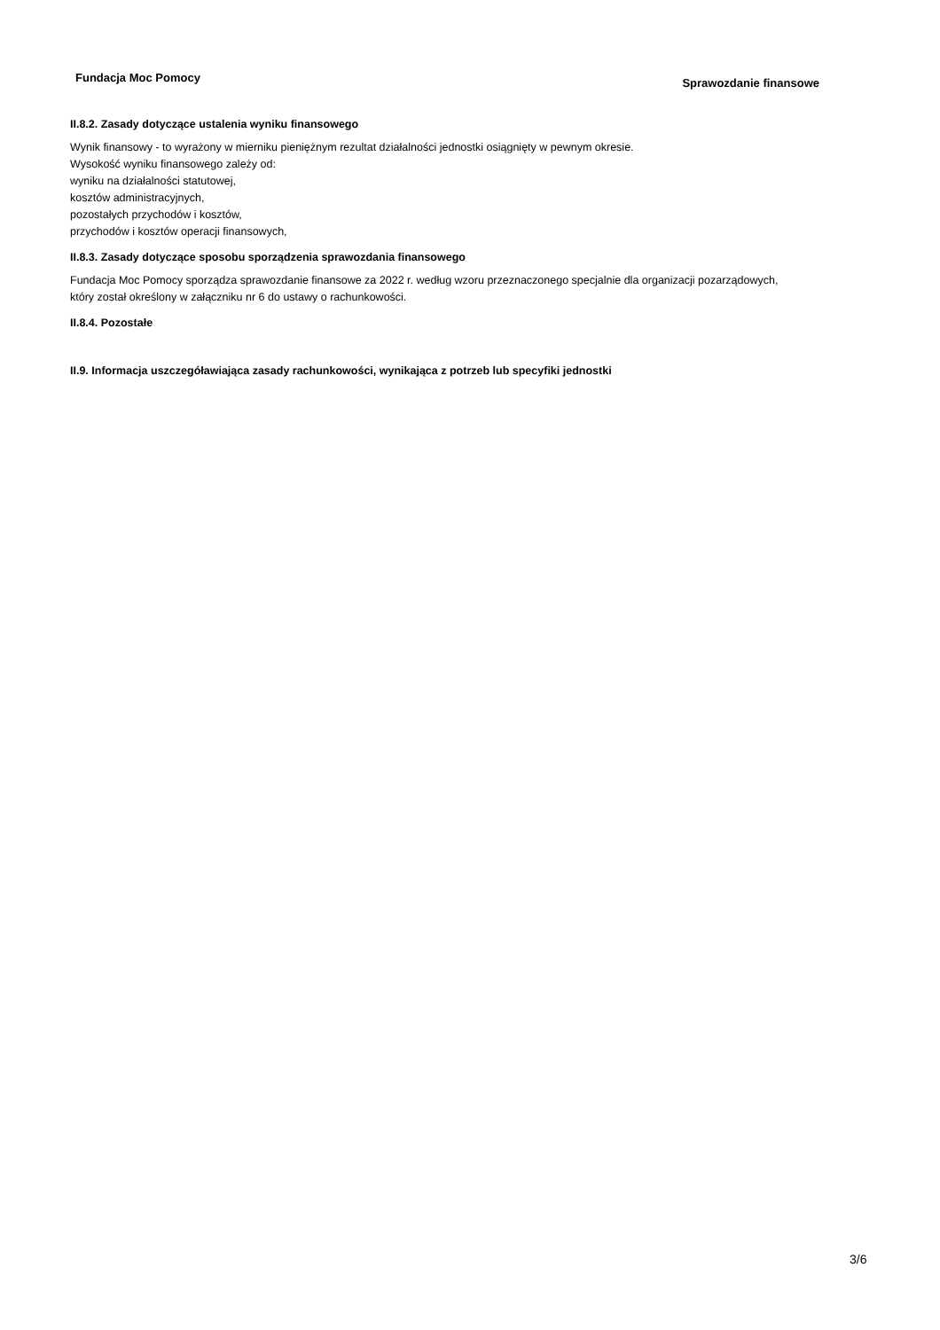Fundacja Moc Pomocy Sprawozdanie finansowe
II.8.2. Zasady dotyczące ustalenia wyniku finansowego
Wynik finansowy - to wyrażony w mierniku pieniężnym rezultat działalności jednostki osiągnięty w pewnym okresie.
Wysokość wyniku finansowego zależy od:
wyniku na działalności statutowej,
kosztów administracyjnych,
pozostałych przychodów i kosztów,
przychodów i kosztów operacji finansowych,
II.8.3. Zasady dotyczące sposobu sporządzenia sprawozdania finansowego
Fundacja Moc Pomocy sporządza sprawozdanie finansowe za 2022 r. według wzoru przeznaczonego specjalnie dla organizacji pozarządowych, który został określony w załączniku nr 6 do ustawy o rachunkowości.
II.8.4. Pozostałe
II.9. Informacja uszczegóławiająca zasady rachunkowości, wynikająca z potrzeb lub specyfiki jednostki
3/6